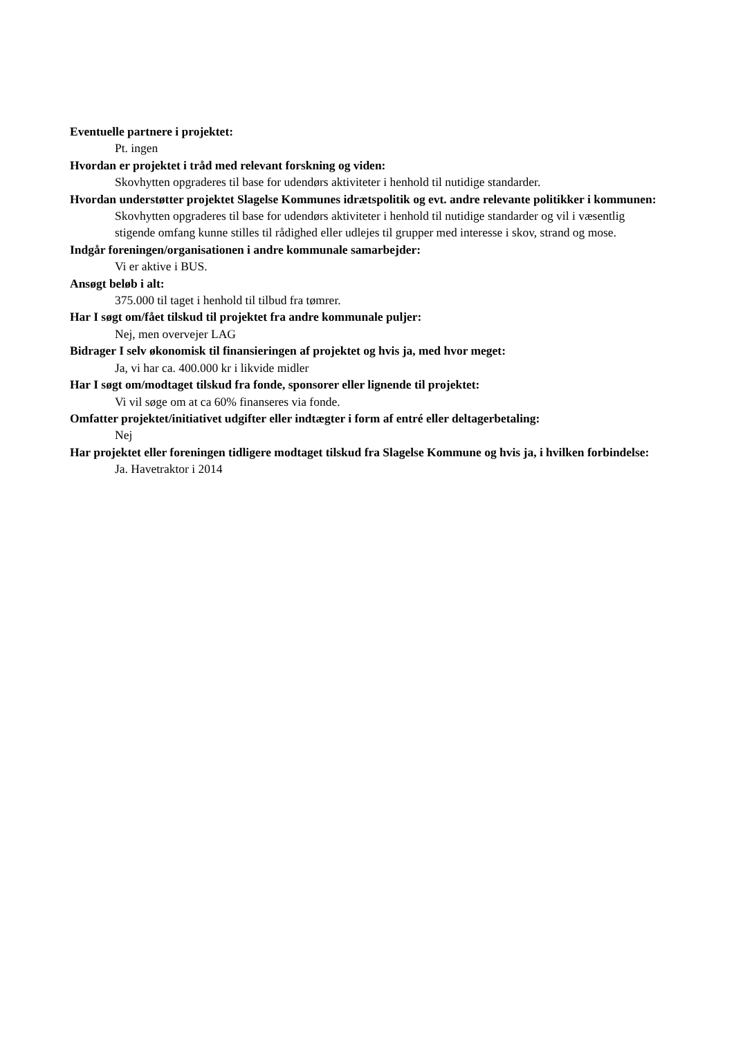Eventuelle partnere i projektet:
Pt. ingen
Hvordan er projektet i tråd med relevant forskning og viden:
Skovhytten opgraderes til base for udendørs aktiviteter i henhold til nutidige standarder.
Hvordan understøtter projektet Slagelse Kommunes idrætspolitik og evt. andre relevante politikker i kommunen:
Skovhytten opgraderes til base for udendørs aktiviteter i henhold til nutidige standarder og vil i væsentlig stigende omfang kunne stilles til rådighed eller udlejes til grupper med interesse i skov, strand og mose.
Indgår foreningen/organisationen i andre kommunale samarbejder:
Vi er aktive i BUS.
Ansøgt beløb i alt:
375.000 til taget i henhold til tilbud fra tømrer.
Har I søgt om/fået tilskud til projektet fra andre kommunale puljer:
Nej, men overvejer LAG
Bidrager I selv økonomisk til finansieringen af projektet og hvis ja, med hvor meget:
Ja, vi har ca. 400.000 kr i likvide midler
Har I søgt om/modtaget tilskud fra fonde, sponsorer eller lignende til projektet:
Vi vil søge om at ca 60% finanseres via fonde.
Omfatter projektet/initiativet udgifter eller indtægter i form af entré eller deltagerbetaling:
Nej
Har projektet eller foreningen tidligere modtaget tilskud fra Slagelse Kommune og hvis ja, i hvilken forbindelse:
Ja. Havetraktor i 2014